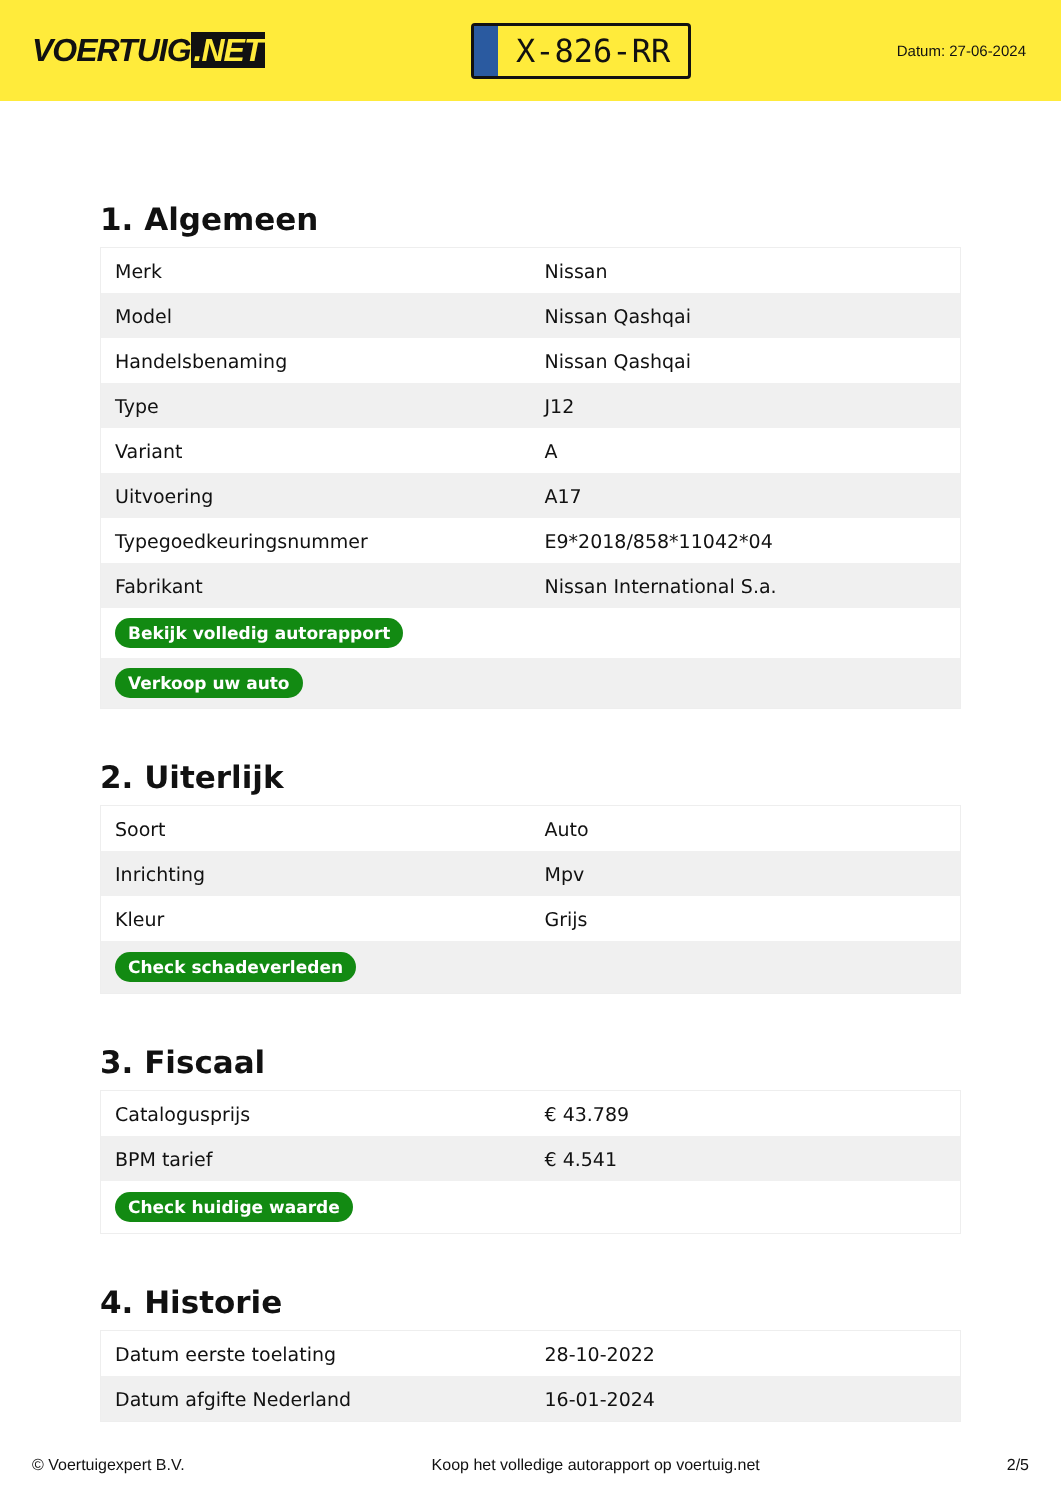VOERTUIG.NET
X-826-RR
Datum: 27-06-2024
1. Algemeen
| Merk | Nissan |
| Model | Nissan Qashqai |
| Handelsbenaming | Nissan Qashqai |
| Type | J12 |
| Variant | A |
| Uitvoering | A17 |
| Typegoedkeuringsnummer | E9*2018/858*11042*04 |
| Fabrikant | Nissan International S.a. |
| Bekijk volledig autorapport | |
| Verkoop uw auto | |
2. Uiterlijk
| Soort | Auto |
| Inrichting | Mpv |
| Kleur | Grijs |
| Check schadeverleden | |
3. Fiscaal
| Catalogusprijs | € 43.789 |
| BPM tarief | € 4.541 |
| Check huidige waarde | |
4. Historie
| Datum eerste toelating | 28-10-2022 |
| Datum afgifte Nederland | 16-01-2024 |
© Voertuigexpert B.V. Koop het volledige autorapport op voertuig.net 2/5